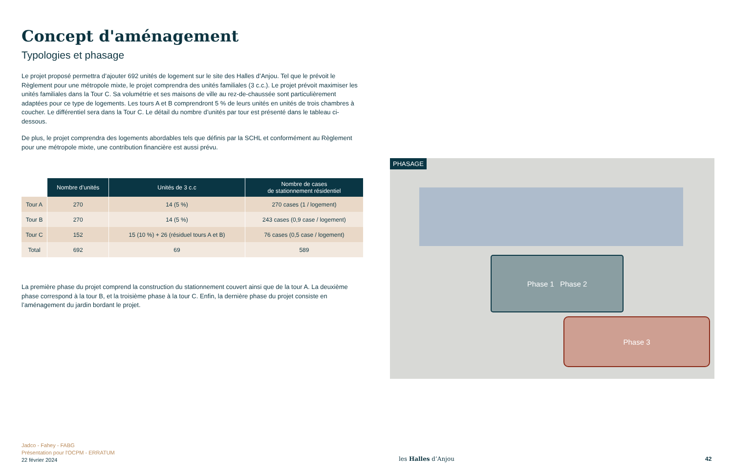Concept d'aménagement
Typologies et phasage
Le projet proposé permettra d’ajouter 692 unités de logement sur le site des Halles d’Anjou. Tel que le prévoit le Règlement pour une métropole mixte, le projet comprendra des unités familiales (3 c.c.). Le projet prévoit maximiser les unités familiales dans la Tour C. Sa volumétrie et ses maisons de ville au rez-de-chaussée sont particulièrement adaptées pour ce type de logements. Les tours A et B comprendront 5 % de leurs unités en unités de trois chambres à coucher. Le différentiel sera dans la Tour C. Le détail du nombre d’unités par tour est présenté dans le tableau ci-dessous.
De plus, le projet comprendra des logements abordables tels que définis par la SCHL et conformément au Règlement pour une métropole mixte, une contribution financière est aussi prévu.
| | Nombre d’unités | Unités de 3 c.c | Nombre de cases de stationnement résidentiel |
| --- | --- | --- | --- |
| Tour A | 270 | 14 (5 %) | 270 cases (1 / logement) |
| Tour B | 270 | 14 (5 %) | 243 cases (0,9 case / logement) |
| Tour C | 152 | 15 (10 %) + 26 (résiduel tours A et B) | 76 cases (0,5 case / logement) |
| Total | 692 | 69 | 589 |
La première phase du projet comprend la construction du stationnement couvert ainsi que de la tour A. La deuxième phase correspond à la tour B, et la troisième phase à la tour C. Enfin, la dernière phase du projet consiste en l’aménagement du jardin bordant le projet.
PHASAGE
Phase 1 Phase 2
Phase 3
Jadco - Fahey - FABG
Présentation pour l'OCPM - ERRATUM
22 février 2024
les Halles d’Anjou 42